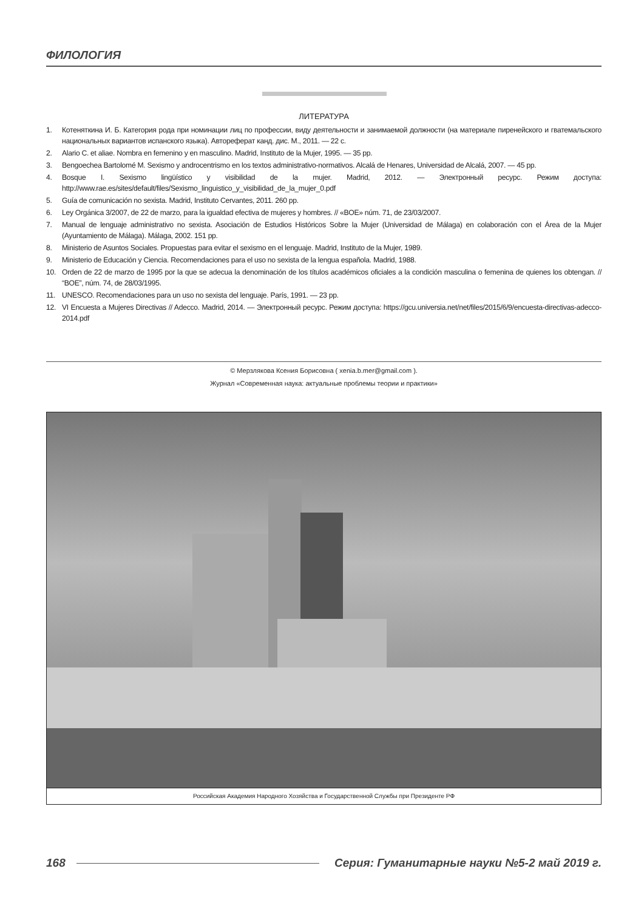ФИЛОЛОГИЯ
ЛИТЕРАТУРА
1. Котеняткина И. Б. Категория рода при номинации лиц по профессии, виду деятельности и занимаемой должности (на материале пиренейского и гватемальского национальных вариантов испанского языка). Автореферат канд. дис. М., 2011. — 22 с.
2. Alario C. et aliae. Nombra en femenino y en masculino. Madrid, Instituto de la Mujer, 1995. — 35 pp.
3. Bengoechea Bartolomé M. Sexismo y androcentrismo en los textos administrativo-normativos. Alcalá de Henares, Universidad de Alcalá, 2007. — 45 pp.
4. Bosque I. Sexismo lingüístico y visibilidad de la mujer. Madrid, 2012. — Электронный ресурс. Режим доступа: http://www.rae.es/sites/default/files/Sexismo_linguistico_y_visibilidad_de_la_mujer_0.pdf
5. Guía de comunicación no sexista. Madrid, Instituto Cervantes, 2011. 260 pp.
6. Ley Orgánica 3/2007, de 22 de marzo, para la igualdad efectiva de mujeres y hombres. // «BOE» núm. 71, de 23/03/2007.
7. Manual de lenguaje administrativo no sexista. Asociación de Estudios Históricos Sobre la Mujer (Universidad de Málaga) en colaboración con el Área de la Mujer (Ayuntamiento de Málaga). Málaga, 2002. 151 pp.
8. Ministerio de Asuntos Sociales. Propuestas para evitar el sexismo en el lenguaje. Madrid, Instituto de la Mujer, 1989.
9. Ministerio de Educación y Ciencia. Recomendaciones para el uso no sexista de la lengua española. Madrid, 1988.
10. Orden de 22 de marzo de 1995 por la que se adecua la denominación de los títulos académicos oficiales a la condición masculina o femenina de quienes los obtengan. // “BOE”, núm. 74, de 28/03/1995.
11. UNESCO. Recomendaciones para un uso no sexista del lenguaje. París, 1991. — 23 pp.
12. VI Encuesta a Mujeres Directivas // Adecco. Madrid, 2014. — Электронный ресурс. Режим доступа: https://gcu.universia.net/net/files/2015/6/9/encuesta-directivas-adecco-2014.pdf
© Мерзлякова Ксения Борисовна ( xenia.b.mer@gmail.com ).
Журнал «Современная наука: актуальные проблемы теории и практики»
Российская Академия Народного Хозяйства и Государственной Службы при Президенте РФ
168 Серия: Гуманитарные науки №5-2 май 2019 г.